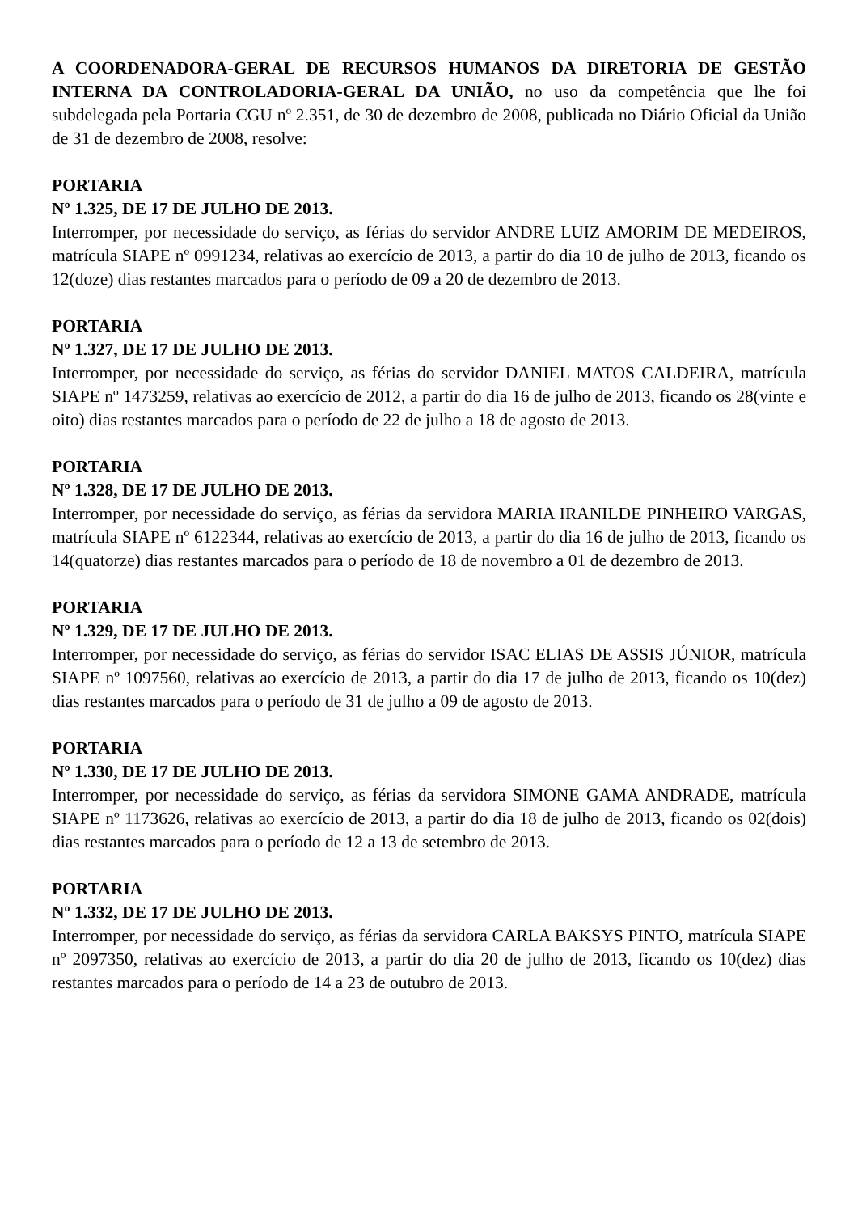A COORDENADORA-GERAL DE RECURSOS HUMANOS DA DIRETORIA DE GESTÃO INTERNA DA CONTROLADORIA-GERAL DA UNIÃO, no uso da competência que lhe foi subdelegada pela Portaria CGU nº 2.351, de 30 de dezembro de 2008, publicada no Diário Oficial da União de 31 de dezembro de 2008, resolve:
PORTARIA
Nº 1.325, DE 17 DE JULHO DE 2013.
Interromper, por necessidade do serviço, as férias do servidor ANDRE LUIZ AMORIM DE MEDEIROS, matrícula SIAPE nº 0991234, relativas ao exercício de 2013, a partir do dia 10 de julho de 2013, ficando os 12(doze) dias restantes marcados para o período de 09 a 20 de dezembro de 2013.
PORTARIA
Nº 1.327, DE 17 DE JULHO DE 2013.
Interromper, por necessidade do serviço, as férias do servidor DANIEL MATOS CALDEIRA, matrícula SIAPE nº 1473259, relativas ao exercício de 2012, a partir do dia 16 de julho de 2013, ficando os 28(vinte e oito) dias restantes marcados para o período de 22 de julho a 18 de agosto de 2013.
PORTARIA
Nº 1.328, DE 17 DE JULHO DE 2013.
Interromper, por necessidade do serviço, as férias da servidora MARIA IRANILDE PINHEIRO VARGAS, matrícula SIAPE nº 6122344, relativas ao exercício de 2013, a partir do dia 16 de julho de 2013, ficando os 14(quatorze) dias restantes marcados para o período de 18 de novembro a 01 de dezembro de 2013.
PORTARIA
Nº 1.329, DE 17 DE JULHO DE 2013.
Interromper, por necessidade do serviço, as férias do servidor ISAC ELIAS DE ASSIS JÚNIOR, matrícula SIAPE nº 1097560, relativas ao exercício de 2013, a partir do dia 17 de julho de 2013, ficando os 10(dez) dias restantes marcados para o período de 31 de julho a 09 de agosto de 2013.
PORTARIA
Nº 1.330, DE 17 DE JULHO DE 2013.
Interromper, por necessidade do serviço, as férias da servidora SIMONE GAMA ANDRADE, matrícula SIAPE nº 1173626, relativas ao exercício de 2013, a partir do dia 18 de julho de 2013, ficando os 02(dois) dias restantes marcados para o período de 12 a 13 de setembro de 2013.
PORTARIA
Nº 1.332, DE 17 DE JULHO DE 2013.
Interromper, por necessidade do serviço, as férias da servidora CARLA BAKSYS PINTO, matrícula SIAPE nº 2097350, relativas ao exercício de 2013, a partir do dia 20 de julho de 2013, ficando os 10(dez) dias restantes marcados para o período de 14 a 23 de outubro de 2013.